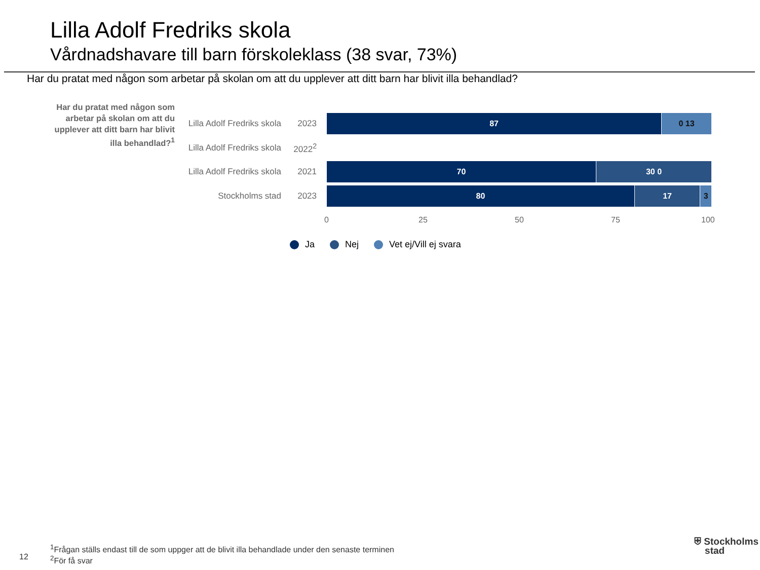Lilla Adolf Fredriks skola
Vårdnadshavare till barn förskoleklass (38 svar, 73%)
Har du pratat med någon som arbetar på skolan om att du upplever att ditt barn har blivit illa behandlad?
Har du pratat med någon som arbetar på skolan om att du upplever att ditt barn har blivit illa behandlad?<sup>1</sup>
Lilla Adolf Fredriks skola
2023
87 0 13
Lilla Adolf Fredriks skola
2022<sup>2</sup>
Lilla Adolf Fredriks skola
2021
70 30 0
Stockholms stad 2023
80 17 3
0 25 50 75 100
Ja Nej Vet ej/Vill ej svara
12
<sup>1</sup> Frågan ställs endast till de som uppger att de blivit illa behandlade under den senaste terminen
<sup>2</sup> För få svar
⛨ Stockholms
stad